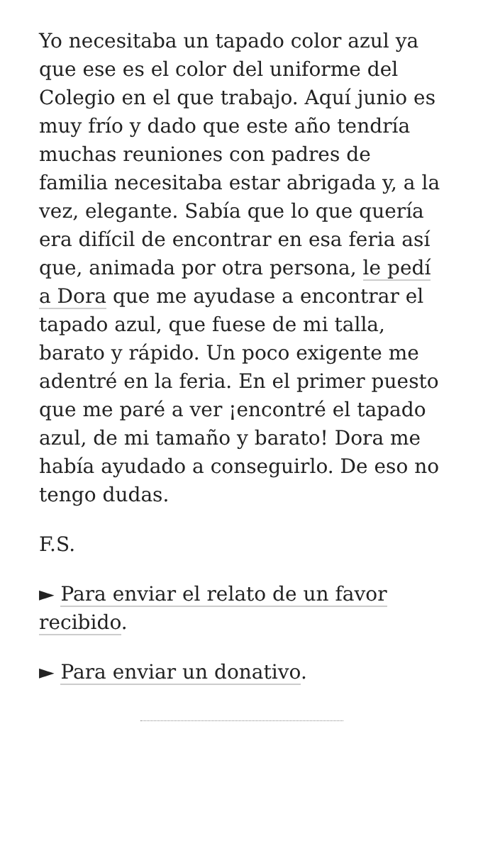Yo necesitaba un tapado color azul ya que ese es el color del uniforme del Colegio en el que trabajo. Aquí junio es muy frío y dado que este año tendría muchas reuniones con padres de familia necesitaba estar abrigada y, a la vez, elegante. Sabía que lo que quería era difícil de encontrar en esa feria así que, animada por otra persona, le pedí a Dora que me ayudase a encontrar el tapado azul, que fuese de mi talla, barato y rápido. Un poco exigente me adentré en la feria. En el primer puesto que me paré a ver ¡encontré el tapado azul, de mi tamaño y barato! Dora me había ayudado a conseguirlo. De eso no tengo dudas.
F.S.
► Para enviar el relato de un favor recibido.
► Para enviar un donativo.